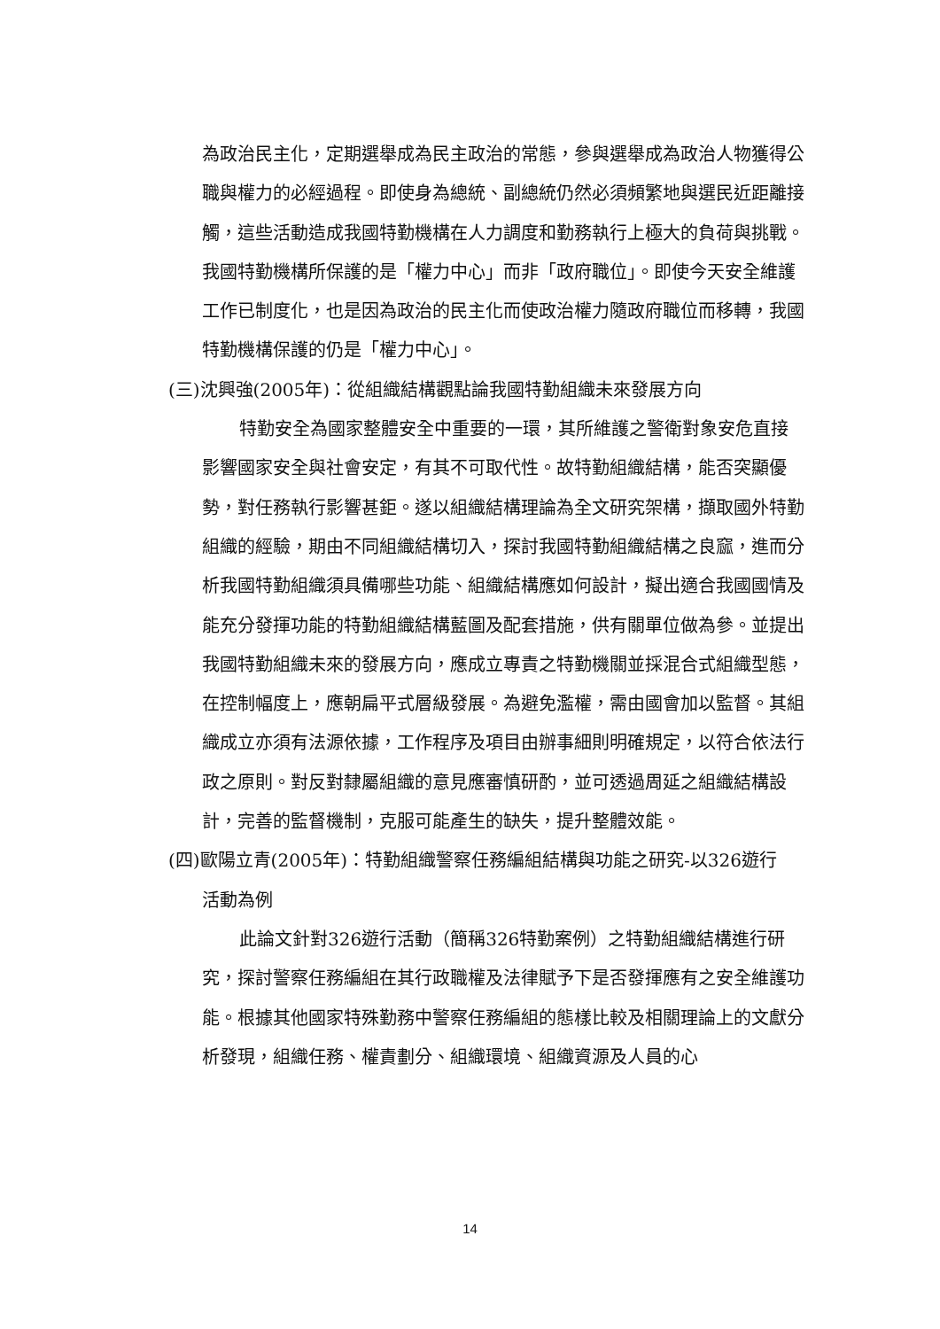為政治民主化，定期選舉成為民主政治的常態，參與選舉成為政治人物獲得公職與權力的必經過程。即使身為總統、副總統仍然必須頻繁地與選民近距離接觸，這些活動造成我國特勤機構在人力調度和勤務執行上極大的負荷與挑戰。我國特勤機構所保護的是「權力中心」而非「政府職位」。即使今天安全維護工作已制度化，也是因為政治的民主化而使政治權力隨政府職位而移轉，我國特勤機構保護的仍是「權力中心」。
(三)沈興強(2005年)：從組織結構觀點論我國特勤組織未來發展方向
特勤安全為國家整體安全中重要的一環，其所維護之警衛對象安危直接影響國家安全與社會安定，有其不可取代性。故特勤組織結構，能否突顯優勢，對任務執行影響甚鉅。遂以組織結構理論為全文研究架構，擷取國外特勤組織的經驗，期由不同組織結構切入，探討我國特勤組織結構之良窳，進而分析我國特勤組織須具備哪些功能、組織結構應如何設計，擬出適合我國國情及能充分發揮功能的特勤組織結構藍圖及配套措施，供有關單位做為參。並提出我國特勤組織未來的發展方向，應成立專責之特勤機關並採混合式組織型態，在控制幅度上，應朝扁平式層級發展。為避免濫權，需由國會加以監督。其組織成立亦須有法源依據，工作程序及項目由辦事細則明確規定，以符合依法行政之原則。對反對隸屬組織的意見應審慎研酌，並可透過周延之組織結構設計，完善的監督機制，克服可能產生的缺失，提升整體效能。
(四)歐陽立青(2005年)：特勤組織警察任務編組結構與功能之研究-以326遊行
活動為例
此論文針對326遊行活動（簡稱326特勤案例）之特勤組織結構進行研究，探討警察任務編組在其行政職權及法律賦予下是否發揮應有之安全維護功能。根據其他國家特殊勤務中警察任務編組的態樣比較及相關理論上的文獻分析發現，組織任務、權責劃分、組織環境、組織資源及人員的心
14